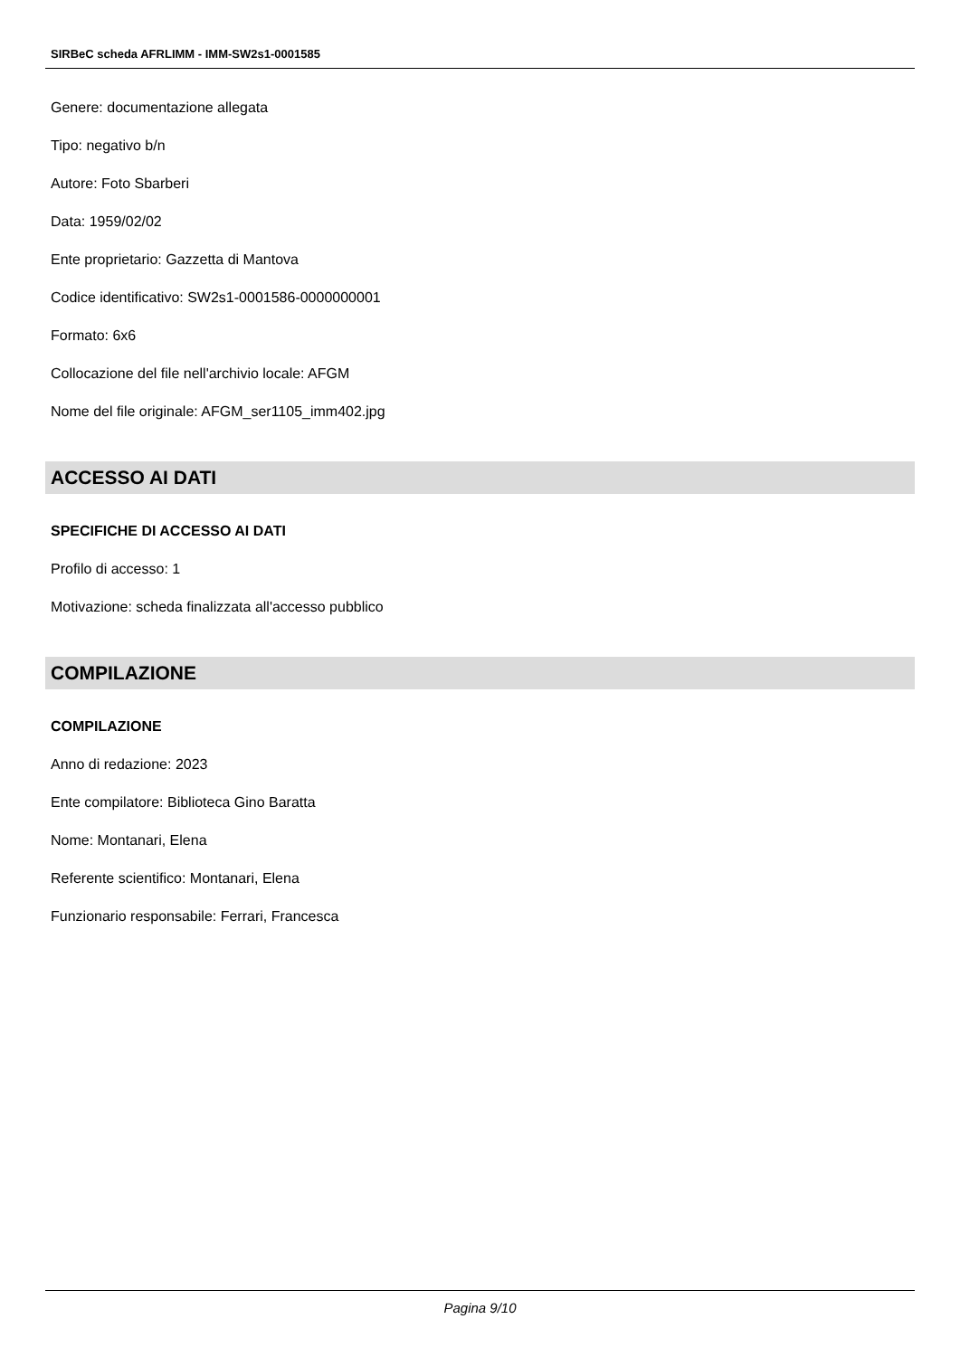SIRBeC scheda AFRLIMM - IMM-SW2s1-0001585
Genere: documentazione allegata
Tipo: negativo b/n
Autore: Foto Sbarberi
Data: 1959/02/02
Ente proprietario: Gazzetta di Mantova
Codice identificativo: SW2s1-0001586-0000000001
Formato: 6x6
Collocazione del file nell'archivio locale: AFGM
Nome del file originale: AFGM_ser1105_imm402.jpg
ACCESSO AI DATI
SPECIFICHE DI ACCESSO AI DATI
Profilo di accesso: 1
Motivazione: scheda finalizzata all'accesso pubblico
COMPILAZIONE
COMPILAZIONE
Anno di redazione: 2023
Ente compilatore: Biblioteca Gino Baratta
Nome: Montanari, Elena
Referente scientifico: Montanari, Elena
Funzionario responsabile: Ferrari, Francesca
Pagina 9/10